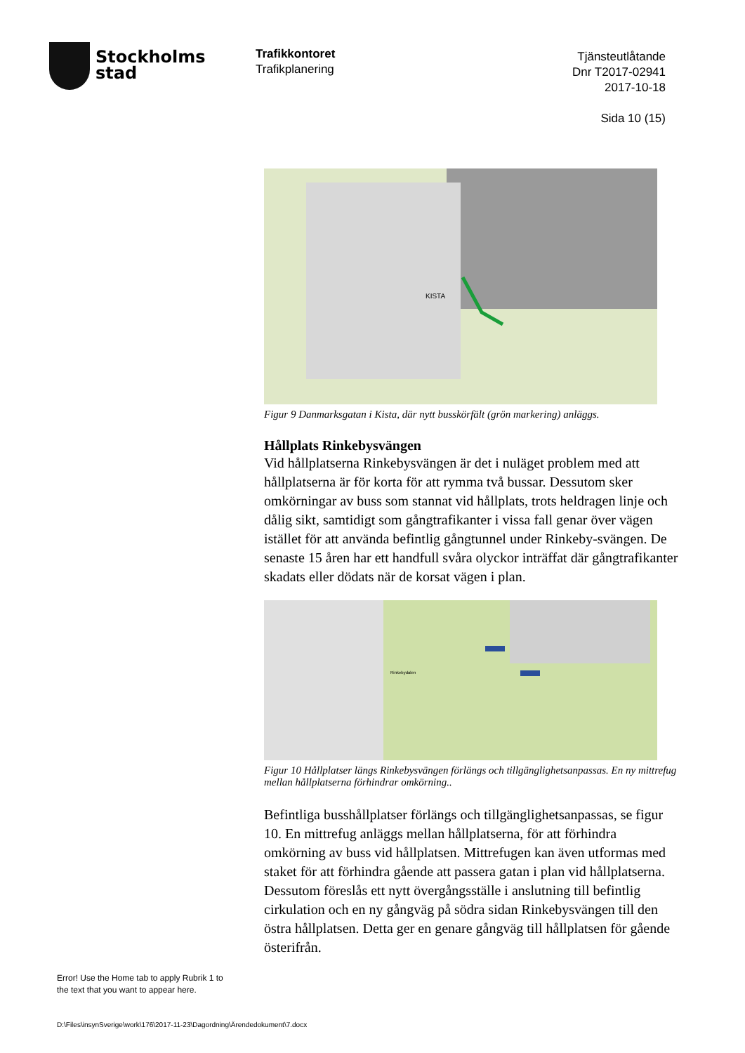Stockholms
stad
Trafikkontoret
Trafikplanering
Tjänsteutlåtande
Dnr T2017-02941
2017-10-18
Sida 10 (15)
KISTA
Figur 9 Danmarksgatan i Kista, där nytt busskörfält (grön markering) anläggs.
Hållplats Rinkebysvängen
Vid hållplatserna Rinkebysvängen är det i nuläget problem med att hållplatserna är för korta för att rymma två bussar. Dessutom sker omkörningar av buss som stannat vid hållplats, trots heldragen linje och dålig sikt, samtidigt som gångtrafikanter i vissa fall genar över vägen istället för att använda befintlig gångtunnel under Rinkeby-svängen. De senaste 15 åren har ett handfull svåra olyckor inträffat där gångtrafikanter skadats eller dödats när de korsat vägen i plan.
Rinkebydalen
Figur 10 Hållplatser längs Rinkebysvängen förlängs och tillgänglighetsanpassas. En ny mittrefug mellan hållplatserna förhindrar omkörning..
Befintliga busshållplatser förlängs och tillgänglighetsanpassas, se figur 10. En mittrefug anläggs mellan hållplatserna, för att förhindra omkörning av buss vid hållplatsen. Mittrefugen kan även utformas med staket för att förhindra gående att passera gatan i plan vid hållplatserna. Dessutom föreslås ett nytt övergångsställe i anslutning till befintlig cirkulation och en ny gångväg på södra sidan Rinkebysvängen till den östra hållplatsen. Detta ger en genare gångväg till hållplatsen för gående österifrån.
Error! Use the Home tab to apply Rubrik 1 to
the text that you want to appear here.
D:\Files\insynSverige\work\176\2017-11-23\Dagordning\Ärendedokument\7.docx